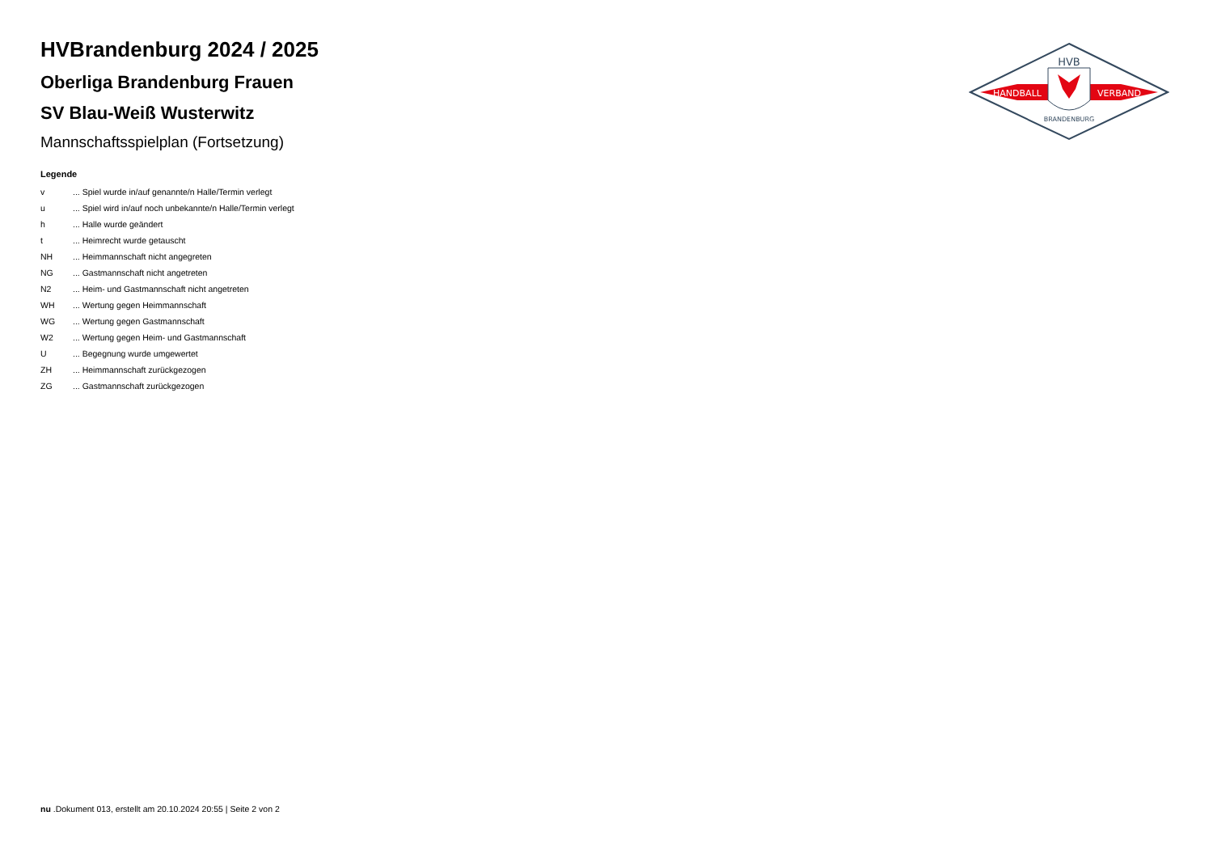HVBrandenburg 2024 / 2025
Oberliga Brandenburg Frauen
SV Blau-Weiß Wusterwitz
Mannschaftsspielplan (Fortsetzung)
Legende
| v | ... Spiel wurde in/auf genannte/n Halle/Termin verlegt |
| u | ... Spiel wird in/auf noch unbekannte/n Halle/Termin verlegt |
| h | ... Halle wurde geändert |
| t | ... Heimrecht wurde getauscht |
| NH | ... Heimmannschaft nicht angegreten |
| NG | ... Gastmannschaft nicht angetreten |
| N2 | ... Heim- und Gastmannschaft nicht angetreten |
| WH | ... Wertung gegen Heimmannschaft |
| WG | ... Wertung gegen Gastmannschaft |
| W2 | ... Wertung gegen Heim- und Gastmannschaft |
| U | ... Begegnung wurde umgewertet |
| ZH | ... Heimmannschaft zurückgezogen |
| ZG | ... Gastmannschaft zurückgezogen |
HVB
HANDBALL
VERBAND
BRANDENBURG
nu .Dokument 013, erstellt am 20.10.2024 20:55 | Seite 2 von 2